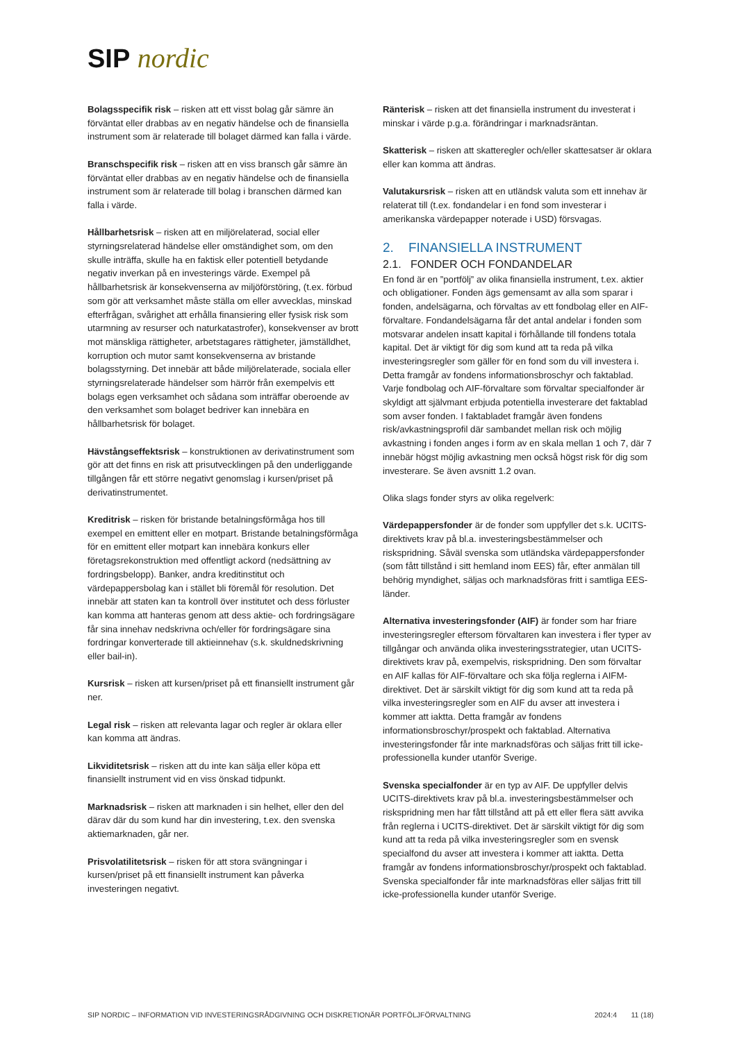SIP nordic
Bolagsspecifik risk – risken att ett visst bolag går sämre än förväntat eller drabbas av en negativ händelse och de finansiella instrument som är relaterade till bolaget därmed kan falla i värde.
Branschspecifik risk – risken att en viss bransch går sämre än förväntat eller drabbas av en negativ händelse och de finansiella instrument som är relaterade till bolag i branschen därmed kan falla i värde.
Hållbarhetsrisk – risken att en miljörelaterad, social eller styrningsrelaterad händelse eller omständighet som, om den skulle inträffa, skulle ha en faktisk eller potentiell betydande negativ inverkan på en investerings värde. Exempel på hållbarhetsrisk är konsekvenserna av miljöförstöring, (t.ex. förbud som gör att verksamhet måste ställa om eller avvecklas, minskad efterfrågan, svårighet att erhålla finansiering eller fysisk risk som utarmning av resurser och naturkatastrofer), konsekvenser av brott mot mänskliga rättigheter, arbetstagares rättigheter, jämställdhet, korruption och mutor samt konsekvenserna av bristande bolagsstyrning. Det innebär att både miljörelaterade, sociala eller styrningsrelaterade händelser som härrör från exempelvis ett bolags egen verksamhet och sådana som inträffar oberoende av den verksamhet som bolaget bedriver kan innebära en hållbarhetsrisk för bolaget.
Hävstångseffektsrisk – konstruktionen av derivatinstrument som gör att det finns en risk att prisutvecklingen på den underliggande tillgången får ett större negativt genomslag i kursen/priset på derivatinstrumentet.
Kreditrisk – risken för bristande betalningsförmåga hos till exempel en emittent eller en motpart. Bristande betalningsförmåga för en emittent eller motpart kan innebära konkurs eller företagsrekonstruktion med offentligt ackord (nedsättning av fordringsbelopp). Banker, andra kreditinstitut och värdepappersbolag kan i stället bli föremål för resolution. Det innebär att staten kan ta kontroll över institutet och dess förluster kan komma att hanteras genom att dess aktie- och fordringsägare får sina innehav nedskrivna och/eller för fordringsägare sina fordringar konverterade till aktieinnehav (s.k. skuldnedskrivning eller bail-in).
Kursrisk – risken att kursen/priset på ett finansiellt instrument går ner.
Legal risk – risken att relevanta lagar och regler är oklara eller kan komma att ändras.
Likviditetsrisk – risken att du inte kan sälja eller köpa ett finansiellt instrument vid en viss önskad tidpunkt.
Marknadsrisk – risken att marknaden i sin helhet, eller den del därav där du som kund har din investering, t.ex. den svenska aktiemarknaden, går ner.
Prisvolatilitetsrisk – risken för att stora svängningar i kursen/priset på ett finansiellt instrument kan påverka investeringen negativt.
Ränterisk – risken att det finansiella instrument du investerat i minskar i värde p.g.a. förändringar i marknadsräntan.
Skatterisk – risken att skatteregler och/eller skattesatser är oklara eller kan komma att ändras.
Valutakursrisk – risken att en utländsk valuta som ett innehav är relaterat till (t.ex. fondandelar i en fond som investerar i amerikanska värdepapper noterade i USD) försvagas.
2. FINANSIELLA INSTRUMENT
2.1. FONDER OCH FONDANDELAR
En fond är en ”portfölj” av olika finansiella instrument, t.ex. aktier och obligationer. Fonden ägs gemensamt av alla som sparar i fonden, andelsägarna, och förvaltas av ett fondbolag eller en AIF-förvaltare. Fondandelsägarna får det antal andelar i fonden som motsvarar andelen insatt kapital i förhållande till fondens totala kapital. Det är viktigt för dig som kund att ta reda på vilka investeringsregler som gäller för en fond som du vill investera i. Detta framgår av fondens informationsbroschyr och faktablad. Varje fondbolag och AIF-förvaltare som förvaltar specialfonder är skyldigt att självmant erbjuda potentiella investerare det faktablad som avser fonden. I faktabladet framgår även fondens risk/avkastningsprofil där sambandet mellan risk och möjlig avkastning i fonden anges i form av en skala mellan 1 och 7, där 7 innebär högst möjlig avkastning men också högst risk för dig som investerare. Se även avsnitt 1.2 ovan.
Olika slags fonder styrs av olika regelverk:
Värdepappersfonder är de fonder som uppfyller det s.k. UCITS-direktivets krav på bl.a. investeringsbestämmelser och riskspridning. Såväl svenska som utländska värdepappersfonder (som fått tillstånd i sitt hemland inom EES) får, efter anmälan till behörig myndighet, säljas och marknadsföras fritt i samtliga EES-länder.
Alternativa investeringsfonder (AIF) är fonder som har friare investeringsregler eftersom förvaltaren kan investera i fler typer av tillgångar och använda olika investeringsstrategier, utan UCITS-direktivets krav på, exempelvis, riskspridning. Den som förvaltar en AIF kallas för AIF-förvaltare och ska följa reglerna i AIFM-direktivet. Det är särskilt viktigt för dig som kund att ta reda på vilka investeringsregler som en AIF du avser att investera i kommer att iaktta. Detta framgår av fondens informationsbroschyr/prospekt och faktablad. Alternativa investeringsfonder får inte marknadsföras och säljas fritt till icke-professionella kunder utanför Sverige.
Svenska specialfonder är en typ av AIF. De uppfyller delvis UCITS-direktivets krav på bl.a. investeringsbestämmelser och riskspridning men har fått tillstånd att på ett eller flera sätt avvika från reglerna i UCITS-direktivet. Det är särskilt viktigt för dig som kund att ta reda på vilka investeringsregler som en svensk specialfond du avser att investera i kommer att iaktta. Detta framgår av fondens informationsbroschyr/prospekt och faktablad. Svenska specialfonder får inte marknadsföras eller säljas fritt till icke-professionella kunder utanför Sverige.
SIP NORDIC – INFORMATION VID INVESTERINGSRÅDGIVNING OCH DISKRETIONÄR PORTFÖLJFÖRVALTNING 2024:4 11 (18)